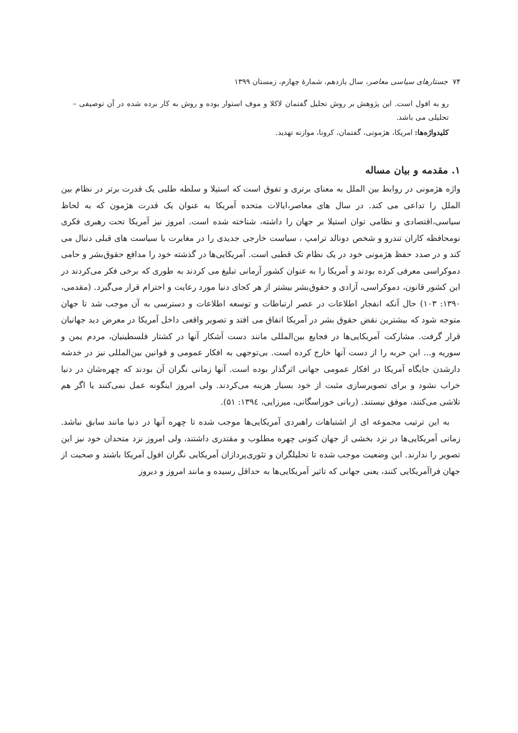۷۴ جستارهای سیاسی معاصر، سال یازدهم، شمارهٔ چهارم، زمستان ۱۳۹۹
رو به افول است. این پژوهش بر روش تحلیل گفتمان لاکلا و موف استوار بوده و روش به کار برده شده در آن توصیفی – تحلیلی می باشد.
کلیدواژه‌ها: امریکا، هژمونی، گفتمان، کرونا، موازنه تهدید.
۱. مقدمه و بیان مساله
واژه هژمونی در روابط بین الملل به معنای برتری و تفوق است که استیلا و سلطه طلبی یک قدرت برتر در نظام بین الملل را تداعی می کند. در سال های معاصر،ایالات متحده آمریکا به عنوان یک قدرت هژمون که به لحاظ سیاسی،اقتصادی و نظامی توان استیلا بر جهان را داشته، شناخته شده است. امروز نیز آمریکا تحت رهبری فکری نومحافظه کاران تندرو و شخص دونالد ترامپ ، سیاست خارجی جدیدی را در مغایرت با سیاست های قبلی دنبال می کند و در صدد حفظ هژمونی خود در یک نظام تک قطبی است. آمریکایی‌ها در گذشته خود را مدافع حقوق‌بشر و حامی دموکراسی معرفی کرده بودند و آمریکا را به عنوان کشور آرمانی تبلیغ می کردند به طوری که برخی فکر می‌کردند در این کشور قانون، دموکراسی، آزادی و حقوق‌بشر بیشتر از هر کجای دنیا مورد رعایت و احترام قرار می‌گیرد. (مقدمی، ۱۳۹۰: ۱۰۳) حال آنکه انفجار اطلاعات در عصر ارتباطات و توسعه اطلاعات و دسترسی به آن موجب شد تا جهان متوجه شود که بیشترین نقض حقوق بشر در آمریکا اتفاق می افتد و تصویر واقعی داخل آمریکا در معرض دید جهانیان قرار گرفت. مشارکت آمریکایی‌ها در فجایع بین‌المللی مانند دست آشکار آنها در کشتار فلسطینیان، مردم یمن و سوریه و... این حربه را از دست آنها خارج کرده است. بی‌توجهی به افکار عمومی و قوانین بین‌المللی نیز در خدشه دارشدن جایگاه آمریکا در افکار عمومی جهانی اثرگذار بوده است. آنها زمانی نگران آن بودند که چهره‌شان در دنیا خراب نشود و برای تصویرسازی مثبت از خود بسیار هزینه می‌کردند. ولی امروز اینگونه عمل نمی‌کنند یا اگر هم تلاشی می‌کنند، موفق نیستند. (ربانی خوراسگانی، میرزایی، ۱۳۹٤: ۵۱).
به این ترتیب مجموعه ای از اشتباهات راهبردی آمریکایی‌ها موجب شده تا چهره آنها در دنیا مانند سابق نباشد. زمانی آمریکایی‌ها در نزد بخشی از جهان کنونی چهره مطلوب و مقتدری داشتند، ولی امروز نزد متحدان خود نیز این تصویر را ندارند. این وضعیت موجب شده تا تحلیلگران و تئوری‌پردازان آمریکایی نگران افول آمریکا باشند و صحبت از جهان فراآمریکایی کنند، یعنی جهانی که تاثیر آمریکایی‌ها به حداقل رسیده و مانند امروز و دیروز